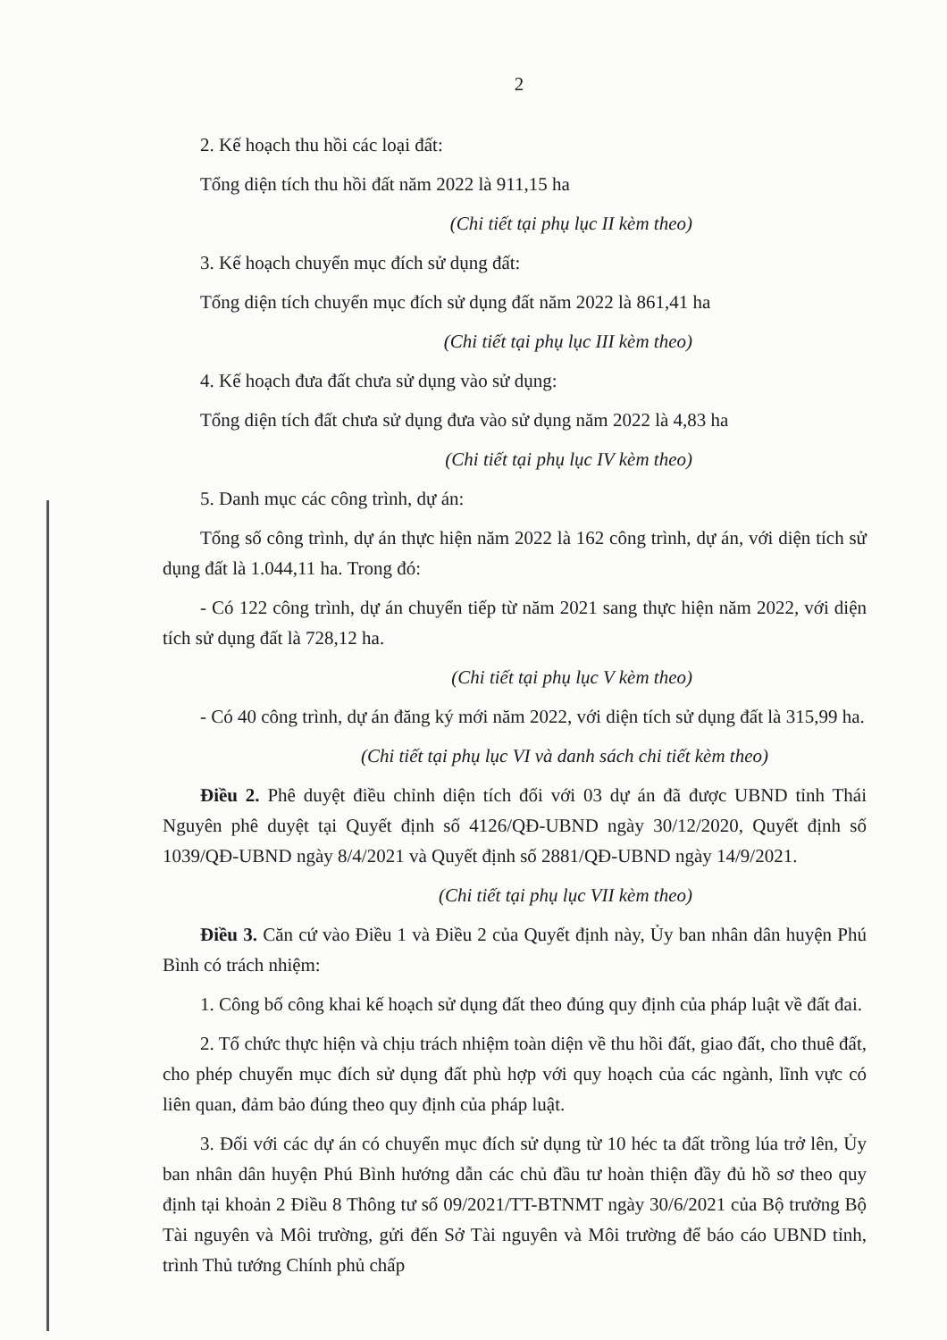2
2. Kế hoạch thu hồi các loại đất:
Tổng diện tích thu hồi đất năm 2022 là 911,15 ha
(Chi tiết tại phụ lục II kèm theo)
3. Kế hoạch chuyển mục đích sử dụng đất:
Tổng diện tích chuyển mục đích sử dụng đất năm 2022 là 861,41 ha
(Chi tiết tại phụ lục III kèm theo)
4. Kế hoạch đưa đất chưa sử dụng vào sử dụng:
Tổng diện tích đất chưa sử dụng đưa vào sử dụng năm 2022 là 4,83 ha
(Chi tiết tại phụ lục IV kèm theo)
5. Danh mục các công trình, dự án:
Tổng số công trình, dự án thực hiện năm 2022 là 162 công trình, dự án, với diện tích sử dụng đất là 1.044,11 ha. Trong đó:
- Có 122 công trình, dự án chuyển tiếp từ năm 2021 sang thực hiện năm 2022, với diện tích sử dụng đất là 728,12 ha.
(Chi tiết tại phụ lục V kèm theo)
- Có 40 công trình, dự án đăng ký mới năm 2022, với diện tích sử dụng đất là 315,99 ha.
(Chi tiết tại phụ lục VI và danh sách chi tiết kèm theo)
Điều 2. Phê duyệt điều chỉnh diện tích đối với 03 dự án đã được UBND tỉnh Thái Nguyên phê duyệt tại Quyết định số 4126/QĐ-UBND ngày 30/12/2020, Quyết định số 1039/QĐ-UBND ngày 8/4/2021 và Quyết định số 2881/QĐ-UBND ngày 14/9/2021.
(Chi tiết tại phụ lục VII kèm theo)
Điều 3. Căn cứ vào Điều 1 và Điều 2 của Quyết định này, Ủy ban nhân dân huyện Phú Bình có trách nhiệm:
1. Công bố công khai kế hoạch sử dụng đất theo đúng quy định của pháp luật về đất đai.
2. Tổ chức thực hiện và chịu trách nhiệm toàn diện về thu hồi đất, giao đất, cho thuê đất, cho phép chuyển mục đích sử dụng đất phù hợp với quy hoạch của các ngành, lĩnh vực có liên quan, đảm bảo đúng theo quy định của pháp luật.
3. Đối với các dự án có chuyển mục đích sử dụng từ 10 héc ta đất trồng lúa trở lên, Ủy ban nhân dân huyện Phú Bình hướng dẫn các chủ đầu tư hoàn thiện đầy đủ hồ sơ theo quy định tại khoản 2 Điều 8 Thông tư số 09/2021/TT-BTNMT ngày 30/6/2021 của Bộ trưởng Bộ Tài nguyên và Môi trường, gửi đến Sở Tài nguyên và Môi trường để báo cáo UBND tỉnh, trình Thủ tướng Chính phủ chấp